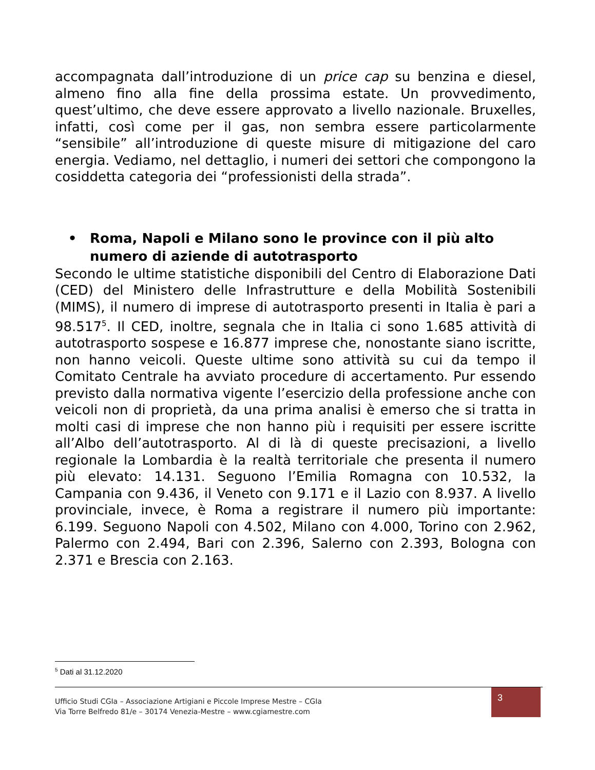accompagnata dall’introduzione di un price cap su benzina e diesel, almeno fino alla fine della prossima estate. Un provvedimento, quest’ultimo, che deve essere approvato a livello nazionale. Bruxelles, infatti, così come per il gas, non sembra essere particolarmente “sensibile” all’introduzione di queste misure di mitigazione del caro energia. Vediamo, nel dettaglio, i numeri dei settori che compongono la cosiddetta categoria dei “professionisti della strada”.
• Roma, Napoli e Milano sono le province con il più alto numero di aziende di autotrasporto
Secondo le ultime statistiche disponibili del Centro di Elaborazione Dati (CED) del Ministero delle Infrastrutture e della Mobilità Sostenibili (MIMS), il numero di imprese di autotrasporto presenti in Italia è pari a 98.517<sup>5</sup>. Il CED, inoltre, segnala che in Italia ci sono 1.685 attività di autotrasporto sospese e 16.877 imprese che, nonostante siano iscritte, non hanno veicoli. Queste ultime sono attività su cui da tempo il Comitato Centrale ha avviato procedure di accertamento. Pur essendo previsto dalla normativa vigente l’esercizio della professione anche con veicoli non di proprietà, da una prima analisi è emerso che si tratta in molti casi di imprese che non hanno più i requisiti per essere iscritte all’Albo dell’autotrasporto. Al di là di queste precisazioni, a livello regionale la Lombardia è la realtà territoriale che presenta il numero più elevato: 14.131. Seguono l’Emilia Romagna con 10.532, la Campania con 9.436, il Veneto con 9.171 e il Lazio con 8.937. A livello provinciale, invece, è Roma a registrare il numero più importante: 6.199. Seguono Napoli con 4.502, Milano con 4.000, Torino con 2.962, Palermo con 2.494, Bari con 2.396, Salerno con 2.393, Bologna con 2.371 e Brescia con 2.163.
<sup>5</sup> Dati al 31.12.2020
Ufficio Studi CGIa – Associazione Artigiani e Piccole Imprese Mestre – CGIa
Via Torre Belfredo 81/e – 30174 Venezia-Mestre – www.cgiamestre.com
3